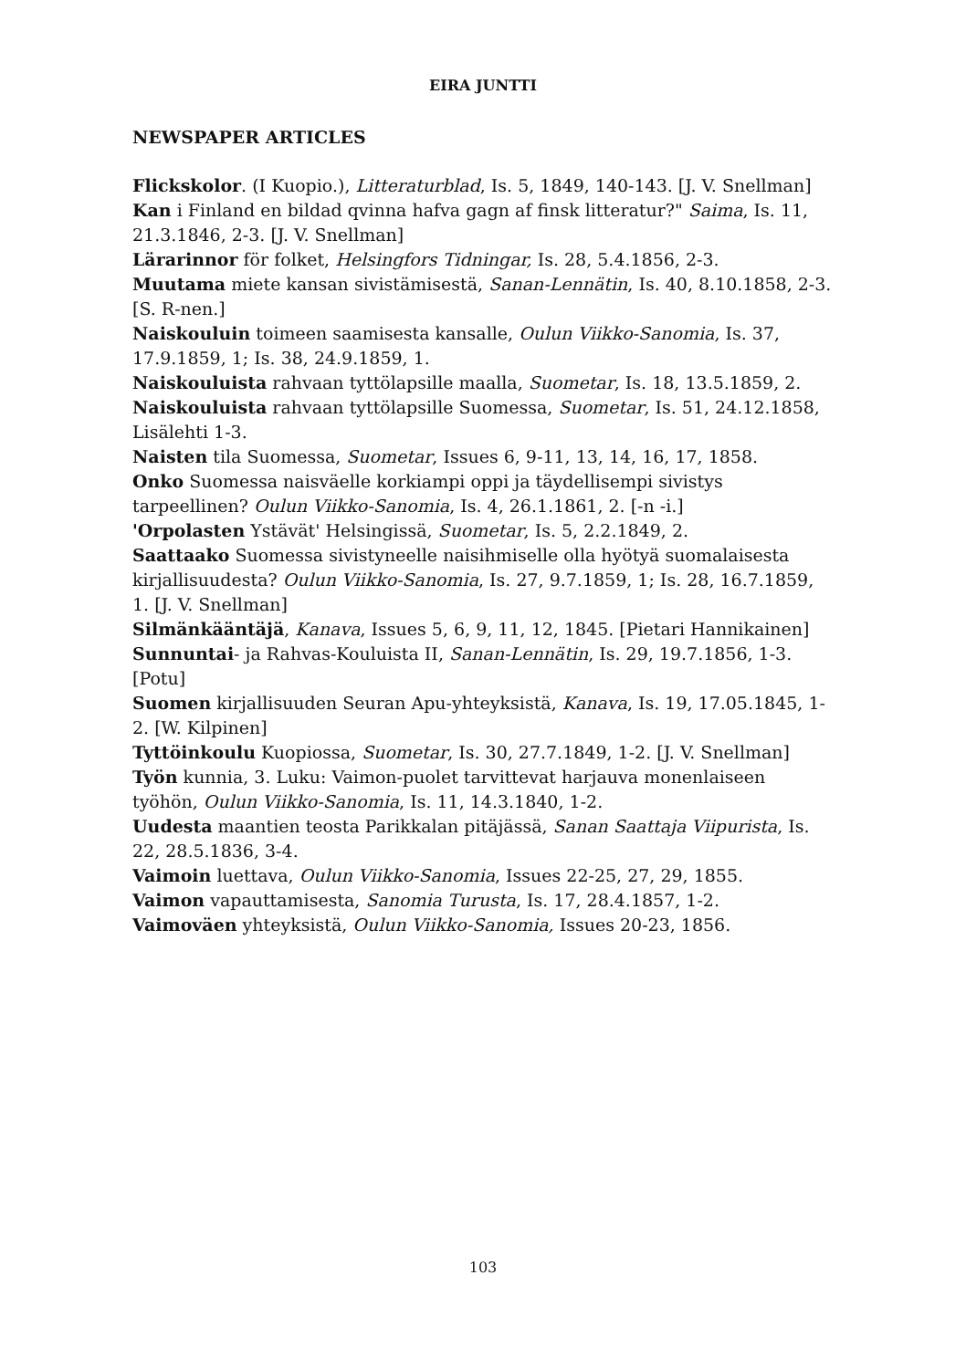EIRA JUNTTI
NEWSPAPER ARTICLES
Flickskolor. (I Kuopio.), Litteraturblad, Is. 5, 1849, 140-143. [J. V. Snellman]
Kan i Finland en bildad qvinna hafva gagn af finsk litteratur?" Saima, Is. 11, 21.3.1846, 2-3. [J. V. Snellman]
Lärarinnor för folket, Helsingfors Tidningar, Is. 28, 5.4.1856, 2-3.
Muutama miete kansan sivistämisestä, Sanan-Lennätin, Is. 40, 8.10.1858, 2-3. [S. R-nen.]
Naiskouluin toimeen saamisesta kansalle, Oulun Viikko-Sanomia, Is. 37, 17.9.1859, 1; Is. 38, 24.9.1859, 1.
Naiskouluista rahvaan tyttölapsille maalla, Suometar, Is. 18, 13.5.1859, 2.
Naiskouluista rahvaan tyttölapsille Suomessa, Suometar, Is. 51, 24.12.1858, Lisälehti 1-3.
Naisten tila Suomessa, Suometar, Issues 6, 9-11, 13, 14, 16, 17, 1858.
Onko Suomessa naisväelle korkiampi oppi ja täydellisempi sivistys tarpeellinen? Oulun Viikko-Sanomia, Is. 4, 26.1.1861, 2. [-n -i.]
'Orpolasten Ystävät' Helsingissä, Suometar, Is. 5, 2.2.1849, 2.
Saattaako Suomessa sivistyneelle naisihmiselle olla hyötyä suomalaisesta kirjallisuudesta? Oulun Viikko-Sanomia, Is. 27, 9.7.1859, 1; Is. 28, 16.7.1859, 1. [J. V. Snellman]
Silmänkääntäjä, Kanava, Issues 5, 6, 9, 11, 12, 1845. [Pietari Hannikainen]
Sunnuntai- ja Rahvas-Kouluista II, Sanan-Lennätin, Is. 29, 19.7.1856, 1-3. [Potu]
Suomen kirjallisuuden Seuran Apu-yhteyksistä, Kanava, Is. 19, 17.05.1845, 1-2. [W. Kilpinen]
Tyttöinkoulu Kuopiossa, Suometar, Is. 30, 27.7.1849, 1-2. [J. V. Snellman]
Työn kunnia, 3. Luku: Vaimon-puolet tarvittevat harjauva monenlaiseen työhön, Oulun Viikko-Sanomia, Is. 11, 14.3.1840, 1-2.
Uudesta maantien teosta Parikkalan pitäjässä, Sanan Saattaja Viipurista, Is. 22, 28.5.1836, 3-4.
Vaimoin luettava, Oulun Viikko-Sanomia, Issues 22-25, 27, 29, 1855.
Vaimon vapauttamisesta, Sanomia Turusta, Is. 17, 28.4.1857, 1-2.
Vaimoväen yhteyksistä, Oulun Viikko-Sanomia, Issues 20-23, 1856.
103